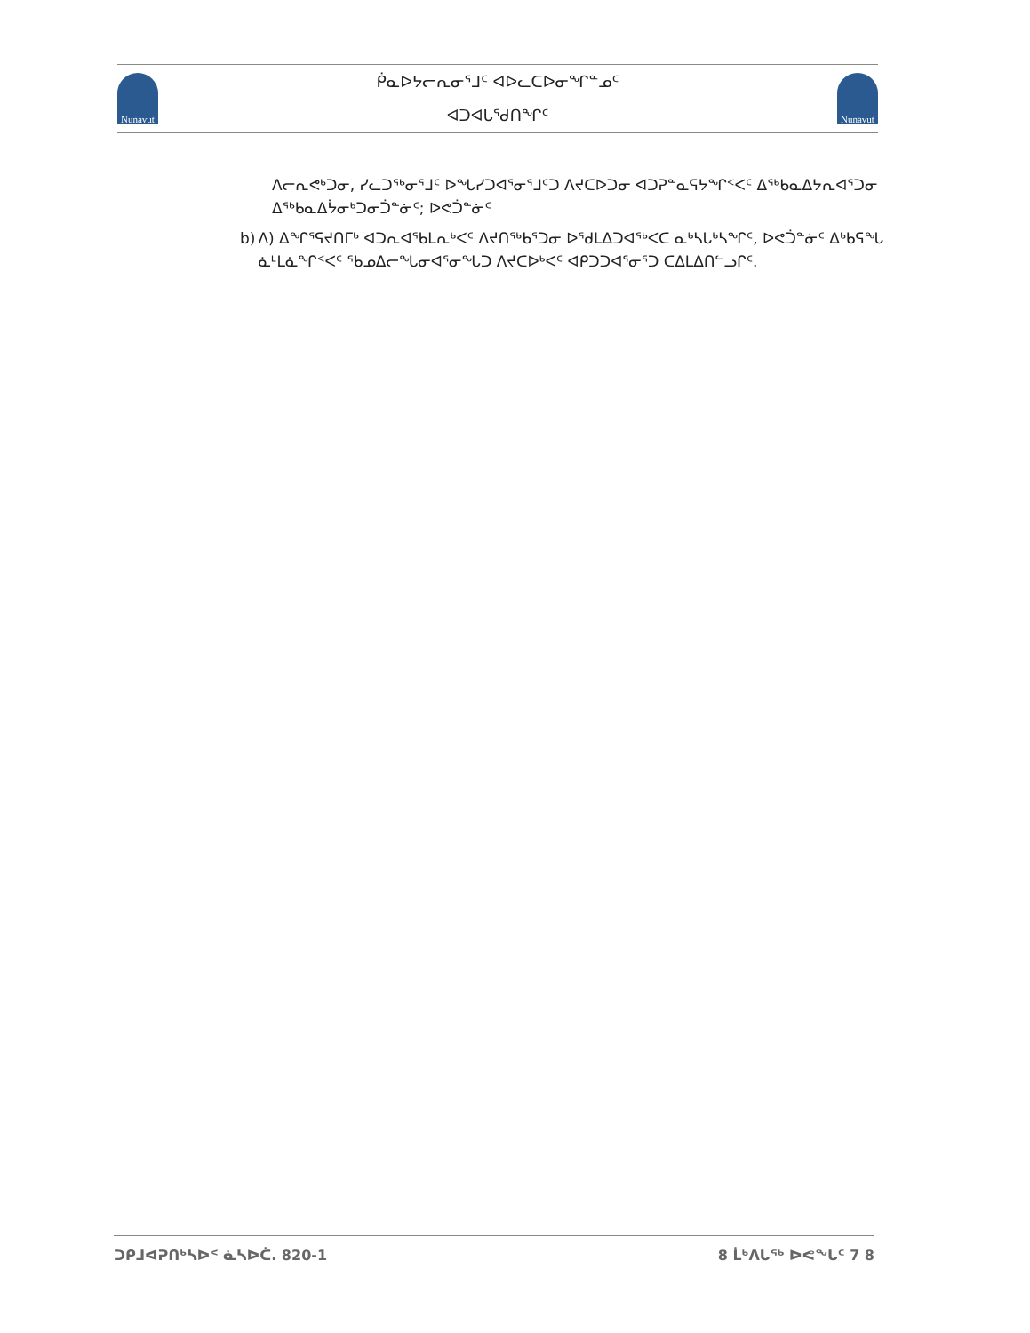Nunavut
ᑮᓇᐅᔭᓕᕆᓂᕐᒧᑦ ᐊᐅᓚᑕᐅᓂᖏᓐᓄᑦ
ᐊᑐᐊᒐᕐᑯᑎᖏᑦ
Nunavut
ᐱᓕᕆᕙᒃᑐᓂ, ᓯᓚᑐᖅᓂᕐᒧᑦ ᐅᖓᓯᑐᐊᕐᓂᕐᒧᑦᑐ ᐱᔪᑕᐅᑐᓂ ᐊᑐᕈᓐᓇᕋᔭᖏᑉᐸᑦ ᐃᖅᑲᓇᐃᔭᕆᐊᕐᑐᓂ ᐃᖅᑲᓇᐃᔮᓂᒃᑐᓂᑑᓐᓃᑦ; ᐅᕙᑑᓐᓃᑦ
b) ᐱ) ᐃᖏᕐᕋᔪᑎᒥᒃ ᐊᑐᕆᐊᕐᑲᒪᕆᒃᐸᑦ ᐱᔪᑎᖅᑲᕐᑐᓂ ᐅᕐᑯᒪᐃᑐᐊᖅᐸᑕ ᓇᒃᓴᒐᒃᓴᖏᑦ, ᐅᕙᑑᓐᓃᑦ ᐃᒃᑲᕋᖓ ᓈᒻᒪᓈᖏᑉᐸᑦ ᖃᓄᐃᓕᖓᓂᐊᕐᓂᖓᑐ ᐱᔪᑕᐅᒃᐸᑦ ᐊᑭᑐᑐᐊᕐᓂᕐᑐ ᑕᐃᒪᐃᑎᓪᓗᒋᑦ.
ᑐᑭᒧᐊᕈᑎᒃᓴᐅᑉ ᓈᓴᐅᑖ. 820-1 8 ᒫᒃᐱᒐᖅ ᐅᕙᖓᑦ 7 8